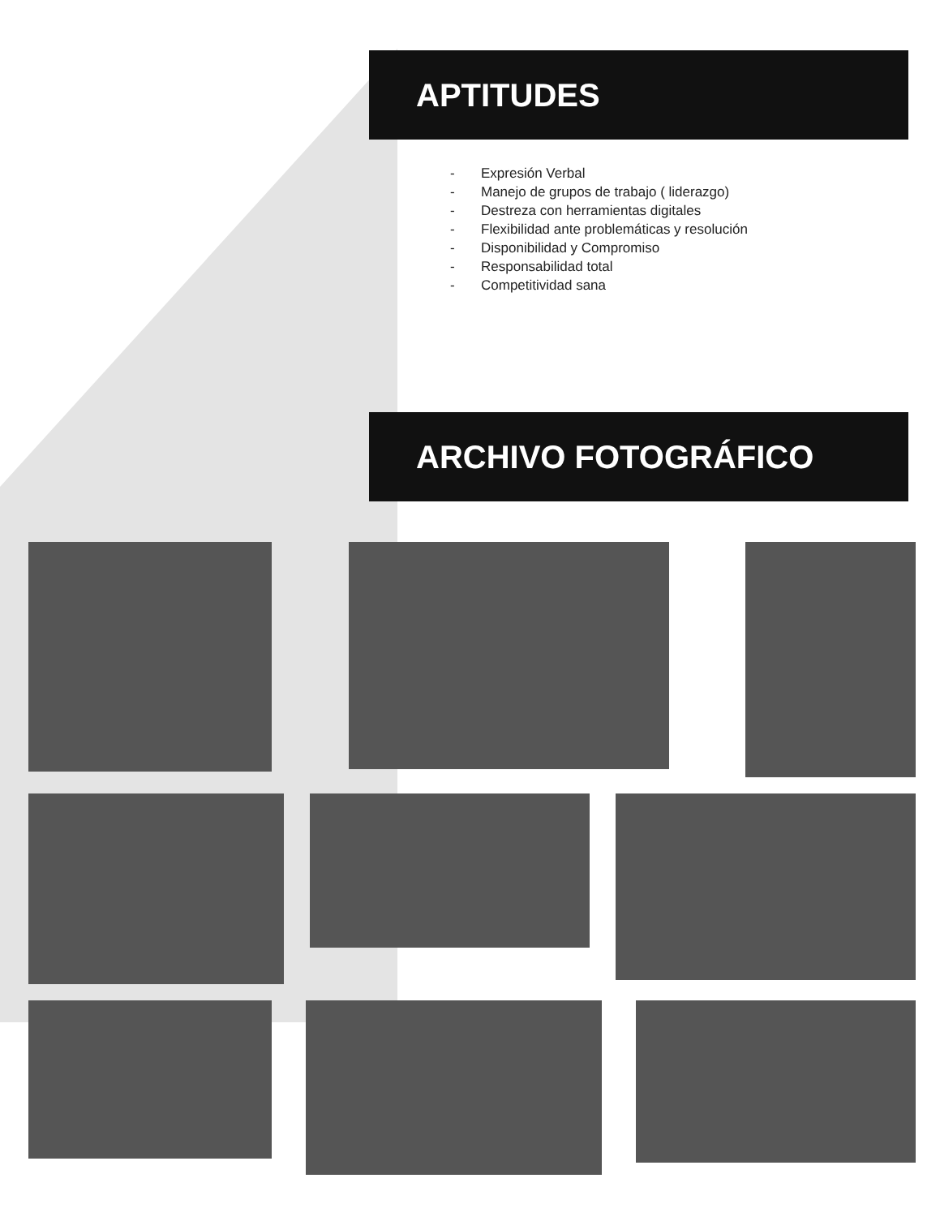APTITUDES
- Expresión Verbal
- Manejo de grupos de trabajo ( liderazgo)
- Destreza con herramientas digitales
- Flexibilidad ante problemáticas y resolución
- Disponibilidad y Compromiso
- Responsabilidad total
- Competitividad sana
ARCHIVO FOTOGRÁFICO